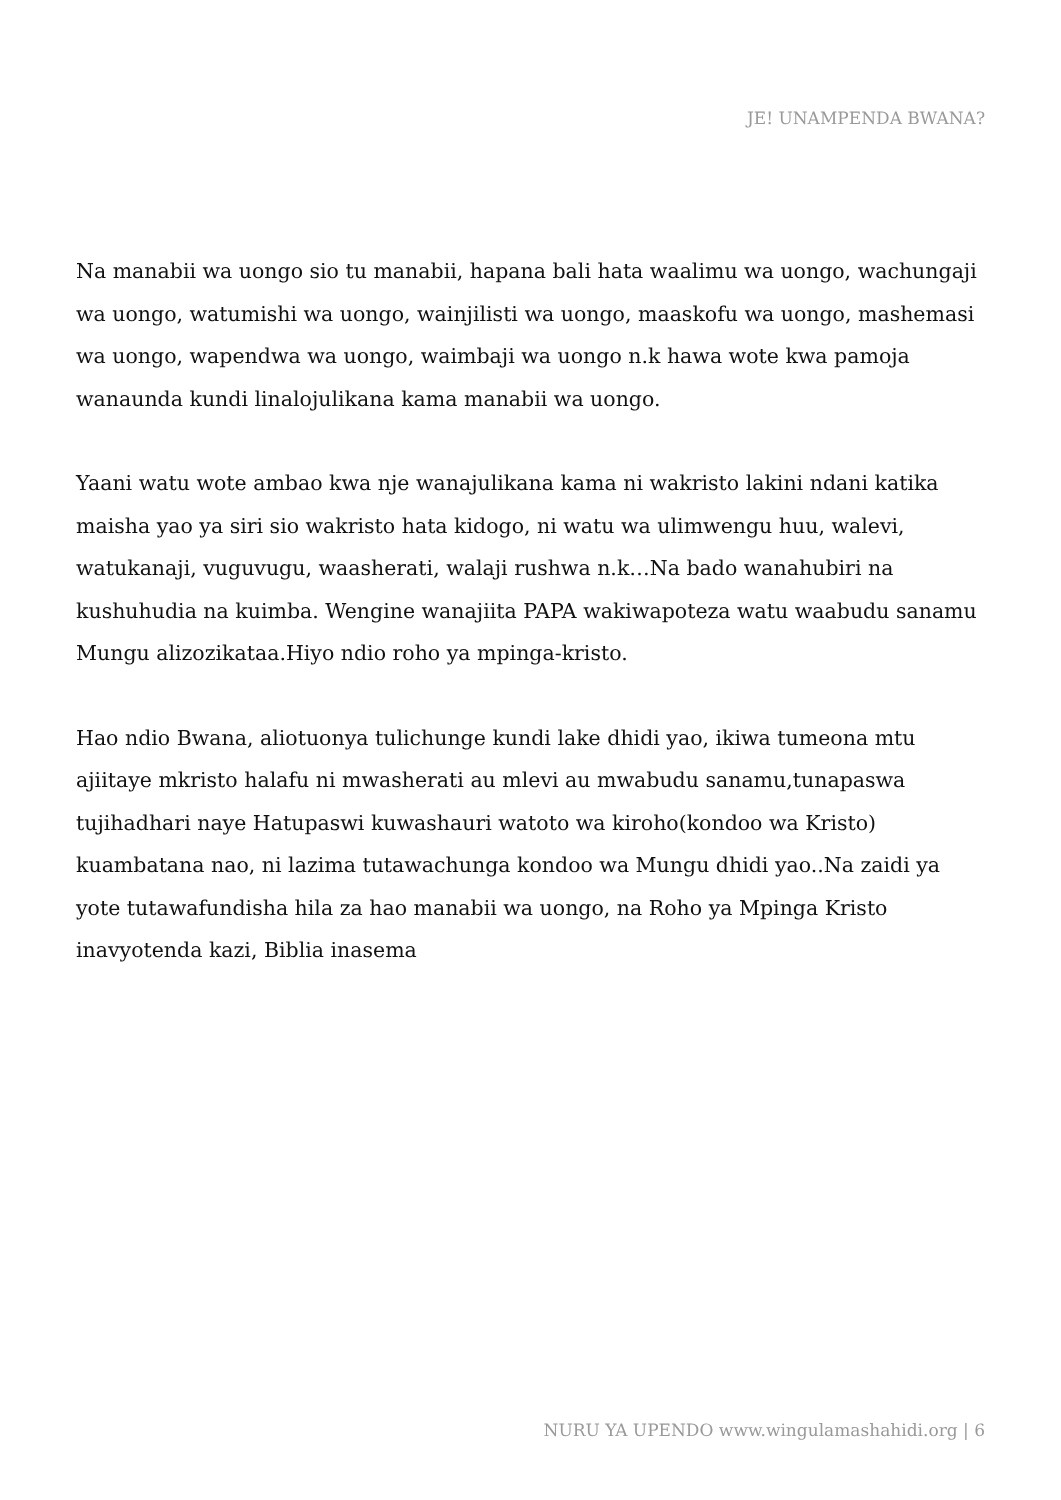JE! UNAMPENDA BWANA?
Na manabii wa uongo sio tu manabii, hapana bali hata waalimu wa uongo, wachungaji wa uongo, watumishi wa uongo, wainjilisti wa uongo, maaskofu wa uongo, mashemasi wa uongo, wapendwa wa uongo, waimbaji wa uongo n.k hawa wote kwa pamoja wanaunda kundi linalojulikana kama manabii wa uongo.
Yaani watu wote ambao kwa nje wanajulikana kama ni wakristo lakini ndani katika maisha yao ya siri sio wakristo hata kidogo, ni watu wa ulimwengu huu, walevi, watukanaji, vuguvugu, waasherati, walaji rushwa n.k…Na bado wanahubiri na kushuhudia na kuimba. Wengine wanajiita PAPA wakiwapoteza watu waabudu sanamu Mungu alizozikataa.Hiyo ndio roho ya mpinga-kristo.
Hao ndio Bwana, aliotuonya tulichunge kundi lake dhidi yao, ikiwa tumeona mtu ajiitaye mkristo halafu ni mwasherati au mlevi au mwabudu sanamu,tunapaswa tujihadhari naye Hatupaswi kuwashauri watoto wa kiroho(kondoo wa Kristo) kuambatana nao, ni lazima tutawachunga kondoo wa Mungu dhidi yao..Na zaidi ya yote tutawafundisha hila za hao manabii wa uongo, na Roho ya Mpinga Kristo inavyotenda kazi, Biblia inasema
NURU YA UPENDO www.wingulamashahidi.org | 6